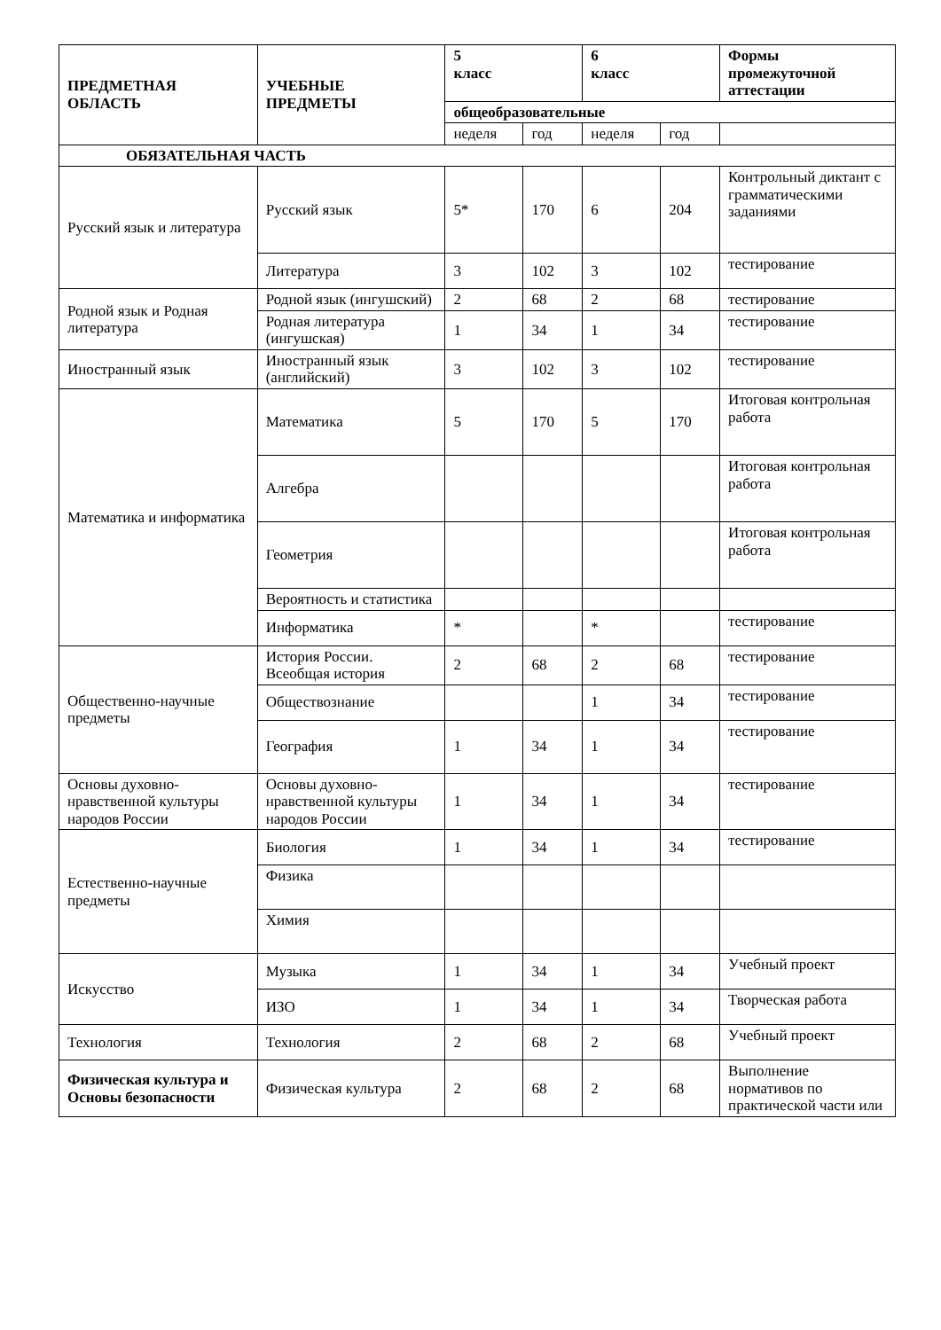| ПРЕДМЕТНАЯ ОБЛАСТЬ | УЧЕБНЫЕ ПРЕДМЕТЫ | 5 класс | | 6 класс | | Формы промежуточной аттестации |
| --- | --- | --- | --- | --- | --- | --- |
| | | общеобразовательные | | | | |
| | | неделя | год | неделя | год | |
| ОБЯЗАТЕЛЬНАЯ ЧАСТЬ | | | | | | |
| Русский язык и литература | Русский язык | 5* | 170 | 6 | 204 | Контрольный диктант с грамматическими заданиями |
| | Литература | 3 | 102 | 3 | 102 | тестирование |
| Родной язык и Родная литература | Родной язык (ингушский) | 2 | 68 | 2 | 68 | тестирование |
| | Родная литература (ингушская) | 1 | 34 | 1 | 34 | тестирование |
| Иностранный язык | Иностранный язык (английский) | 3 | 102 | 3 | 102 | тестирование |
| Математика и информатика | Математика | 5 | 170 | 5 | 170 | Итоговая контрольная работа |
| | Алгебра | | | | | Итоговая контрольная работа |
| | Геометрия | | | | | Итоговая контрольная работа |
| | Вероятность и статистика | | | | | |
| | Информатика | * | | * | | тестирование |
| Общественно-научные предметы | История России. Всеобщая история | 2 | 68 | 2 | 68 | тестирование |
| | Обществознание | | | 1 | 34 | тестирование |
| | География | 1 | 34 | 1 | 34 | тестирование |
| Основы духовно-нравственной культуры народов России | Основы духовно-нравственной культуры народов России | 1 | 34 | 1 | 34 | тестирование |
| Естественно-научные предметы | Биология | 1 | 34 | 1 | 34 | тестирование |
| | Физика | | | | | |
| | Химия | | | | | |
| Искусство | Музыка | 1 | 34 | 1 | 34 | Учебный проект |
| | ИЗО | 1 | 34 | 1 | 34 | Творческая работа |
| Технология | Технология | 2 | 68 | 2 | 68 | Учебный проект |
| Физическая культура и Основы безопасности | Физическая культура | 2 | 68 | 2 | 68 | Выполнение нормативов по практической части или |